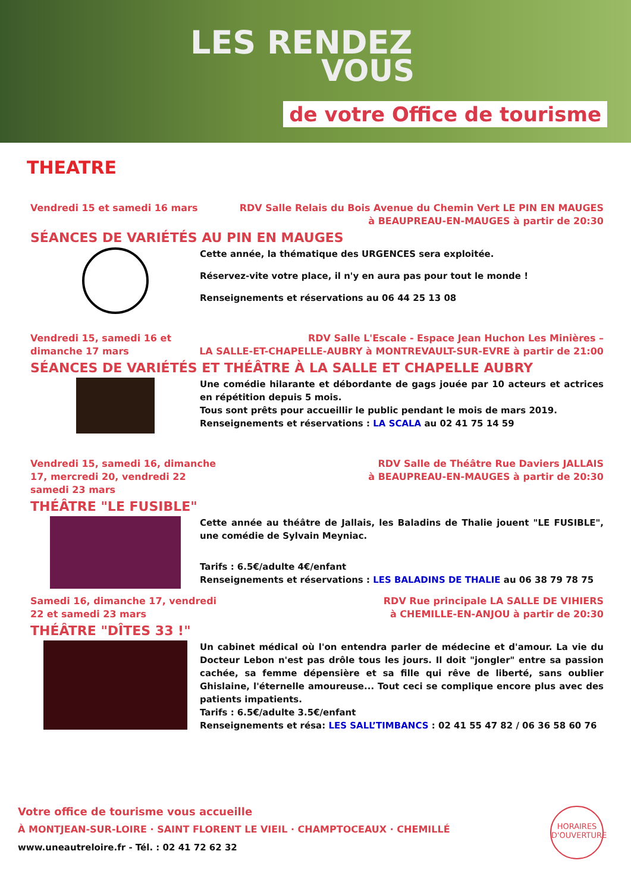LES RENDEZ
VOUS
de votre Office de tourisme
THEATRE
Vendredi 15 et samedi 16 mars RDV Salle Relais du Bois Avenue du Chemin Vert LE PIN EN MAUGES
à BEAUPREAU-EN-MAUGES à partir de 20:30
SÉANCES DE VARIÉTÉS AU PIN EN MAUGES
Cette année, la thématique des URGENCES sera exploitée.
Réservez-vite votre place, il n'y en aura pas pour tout le monde !
Renseignements et réservations au 06 44 25 13 08
Vendredi 15, samedi 16 et
dimanche 17 mars
RDV Salle L'Escale - Espace Jean Huchon Les Minières –
LA SALLE-ET-CHAPELLE-AUBRY à MONTREVAULT-SUR-EVRE à partir de 21:00
SÉANCES DE VARIÉTÉS ET THÉÂTRE À LA SALLE ET CHAPELLE AUBRY
Une comédie hilarante et débordante de gags jouée par 10 acteurs et actrices en répétition depuis 5 mois.
Tous sont prêts pour accueillir le public pendant le mois de mars 2019.
Renseignements et réservations : LA SCALA au 02 41 75 14 59
Vendredi 15, samedi 16, dimanche
17, mercredi 20, vendredi 22
samedi 23 mars
RDV Salle de Théâtre Rue Daviers JALLAIS
à BEAUPREAU-EN-MAUGES à partir de 20:30
THÉÂTRE "LE FUSIBLE"
Cette année au théâtre de Jallais, les Baladins de Thalie jouent "LE FUSIBLE", une comédie de Sylvain Meyniac.
Tarifs : 6.5€/adulte 4€/enfant
Renseignements et réservations : LES BALADINS DE THALIE au 06 38 79 78 75
Samedi 16, dimanche 17, vendredi
22 et samedi 23 mars
RDV Rue principale LA SALLE DE VIHIERS
à CHEMILLE-EN-ANJOU à partir de 20:30
THÉÂTRE "DÎTES 33 !"
Un cabinet médical où l'on entendra parler de médecine et d'amour. La vie du Docteur Lebon n'est pas drôle tous les jours. Il doit "jongler" entre sa passion cachée, sa femme dépensière et sa fille qui rêve de liberté, sans oublier Ghislaine, l'éternelle amoureuse... Tout ceci se complique encore plus avec des patients impatients.
Tarifs : 6.5€/adulte 3.5€/enfant
Renseignements et résa: LES SALL’TIMBANCS : 02 41 55 47 82 / 06 36 58 60 76
Votre office de tourisme vous accueille
À MONTJEAN-SUR-LOIRE · SAINT FLORENT LE VIEIL · CHAMPTOCEAUX · CHEMILLÉ
www.uneautreloire.fr - Tél. : 02 41 72 62 32
HORAIRES
D'OUVERTURE